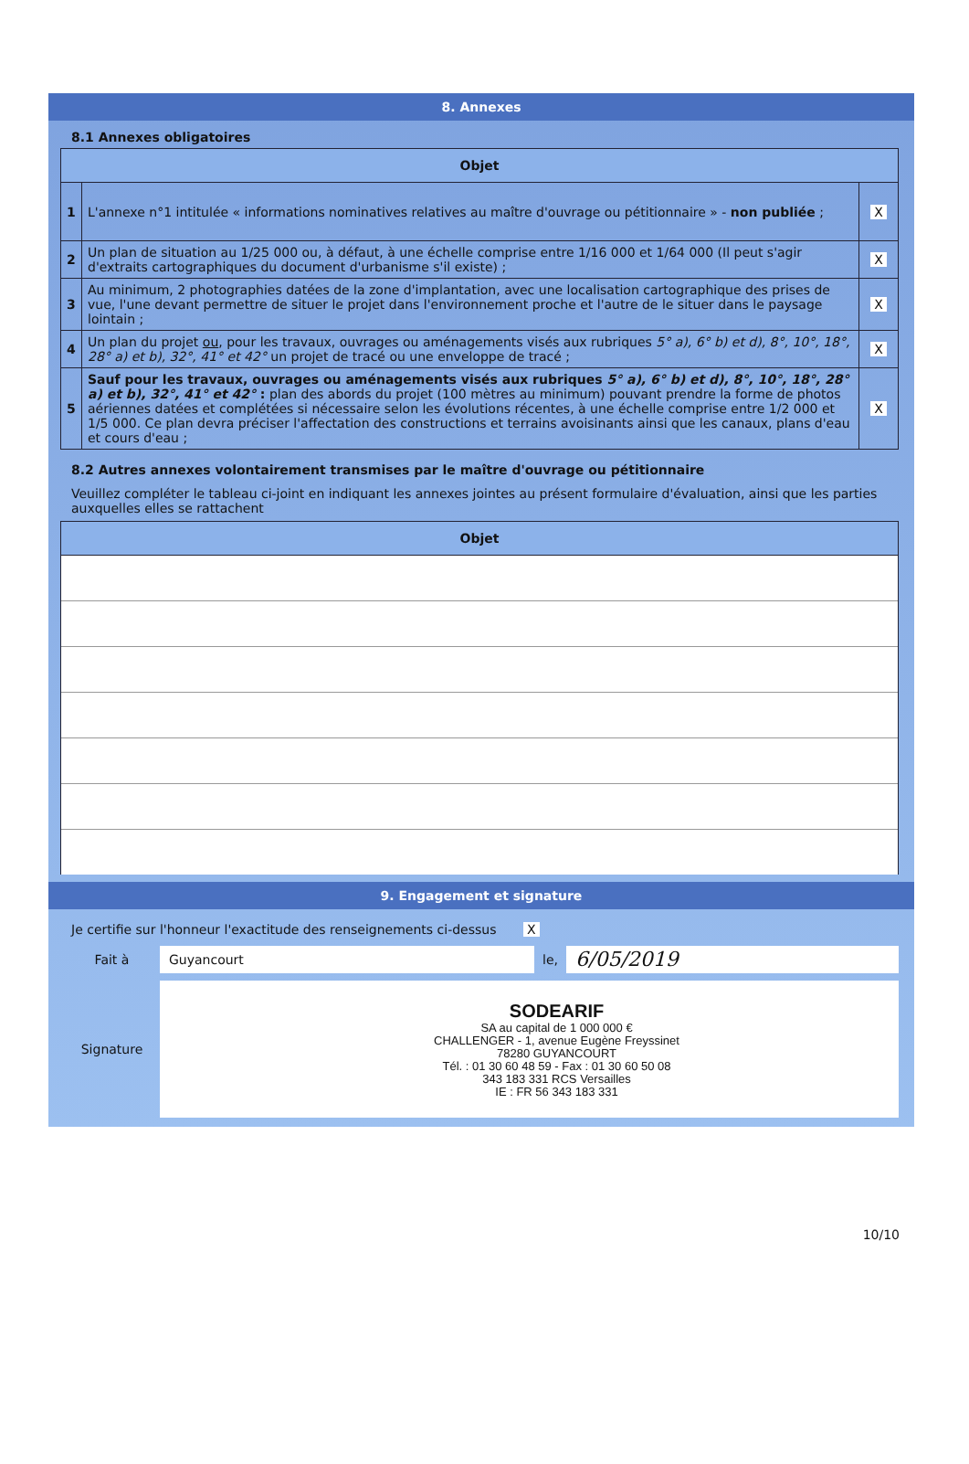8. Annexes
8.1 Annexes obligatoires
| Objet | | |
| --- | --- | --- |
| 1 | L'annexe n°1 intitulée « informations nominatives relatives au maître d'ouvrage ou pétitionnaire » - non publiée ; | X |
| 2 | Un plan de situation au 1/25 000 ou, à défaut, à une échelle comprise entre 1/16 000 et 1/64 000 (Il peut s'agir d'extraits cartographiques du document d'urbanisme s'il existe) ; | X |
| 3 | Au minimum, 2 photographies datées de la zone d'implantation, avec une localisation cartographique des prises de vue, l'une devant permettre de situer le projet dans l'environnement proche et l'autre de le situer dans le paysage lointain ; | X |
| 4 | Un plan du projet ou , pour les travaux, ouvrages ou aménagements visés aux rubriques 5° a), 6° b) et d), 8°, 10°, 18°, 28° a) et b), 32°, 41° et 42° un projet de tracé ou une enveloppe de tracé ; | X |
| 5 | Sauf pour les travaux, ouvrages ou aménagements visés aux rubriques 5° a), 6° b) et d), 8°, 10°, 18°, 28° a) et b), 32°, 41° et 42° : plan des abords du projet (100 mètres au minimum) pouvant prendre la forme de photos aériennes datées et complétées si nécessaire selon les évolutions récentes, à une échelle comprise entre 1/2 000 et 1/5 000. Ce plan devra préciser l'affectation des constructions et terrains avoisinants ainsi que les canaux, plans d'eau et cours d'eau ; | X |
8.2 Autres annexes volontairement transmises par le maître d'ouvrage ou pétitionnaire
Veuillez compléter le tableau ci-joint en indiquant les annexes jointes au présent formulaire d'évaluation, ainsi que les parties auxquelles elles se rattachent
| Objet |
| --- |
9. Engagement et signature
Je certifie sur l'honneur l'exactitude des renseignements ci-dessus X
Fait à
Guyancourt
le,
6/05/2019
Signature
SODEARIF
SA au capital de 1 000 000 €
CHALLENGER - 1, avenue Eugène Freyssinet
78280 GUYANCOURT
Tél. : 01 30 60 48 59 - Fax : 01 30 60 50 08
343 183 331 RCS Versailles
IE : FR 56 343 183 331
10/10